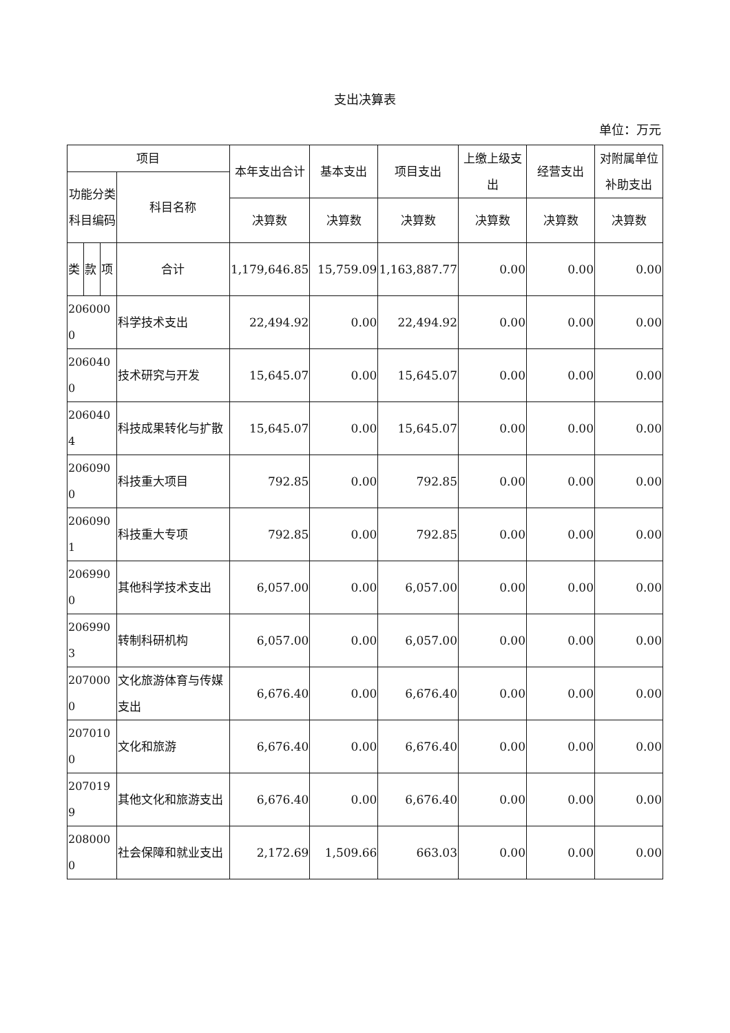支出决算表
单位：万元
| 项目 | | | | 本年支出合计 | 基本支出 | 项目支出 | 上缴上级支出 | 经营支出 | 对附属单位补助支出 |
| --- | --- | --- | --- | --- | --- | --- | --- | --- | --- |
| 功能分类科目编码 | | | 科目名称 | | | | | | |
| | | | | 决算数 | 决算数 | 决算数 | 决算数 | 决算数 | 决算数 |
| 类 | 款 | 项 | 合计 | 1,179,646.85 | 15,759.09 | 1,163,887.77 | 0.00 | 0.00 | 0.00 |
| 2060000 | | | 科学技术支出 | 22,494.92 | 0.00 | 22,494.92 | 0.00 | 0.00 | 0.00 |
| 2060400 | | | 技术研究与开发 | 15,645.07 | 0.00 | 15,645.07 | 0.00 | 0.00 | 0.00 |
| 2060404 | | | 科技成果转化与扩散 | 15,645.07 | 0.00 | 15,645.07 | 0.00 | 0.00 | 0.00 |
| 2060900 | | | 科技重大项目 | 792.85 | 0.00 | 792.85 | 0.00 | 0.00 | 0.00 |
| 2060901 | | | 科技重大专项 | 792.85 | 0.00 | 792.85 | 0.00 | 0.00 | 0.00 |
| 2069900 | | | 其他科学技术支出 | 6,057.00 | 0.00 | 6,057.00 | 0.00 | 0.00 | 0.00 |
| 2069903 | | | 转制科研机构 | 6,057.00 | 0.00 | 6,057.00 | 0.00 | 0.00 | 0.00 |
| 2070000 | | | 文化旅游体育与传媒支出 | 6,676.40 | 0.00 | 6,676.40 | 0.00 | 0.00 | 0.00 |
| 2070100 | | | 文化和旅游 | 6,676.40 | 0.00 | 6,676.40 | 0.00 | 0.00 | 0.00 |
| 2070199 | | | 其他文化和旅游支出 | 6,676.40 | 0.00 | 6,676.40 | 0.00 | 0.00 | 0.00 |
| 2080000 | | | 社会保障和就业支出 | 2,172.69 | 1,509.66 | 663.03 | 0.00 | 0.00 | 0.00 |